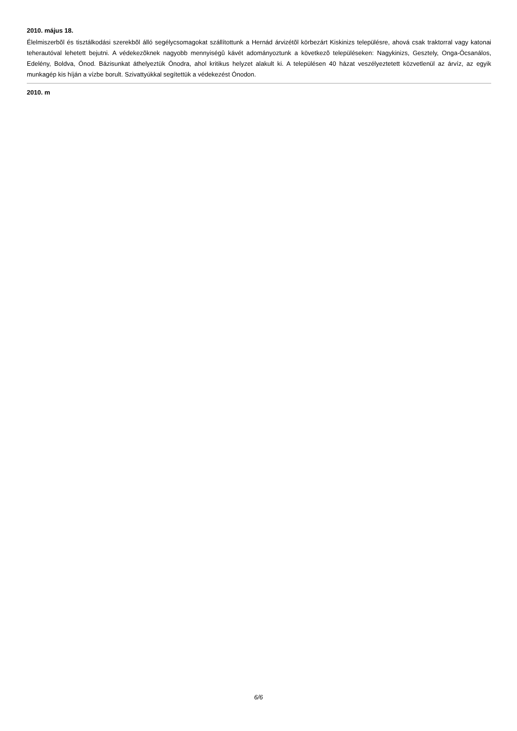2010. május 18.
Élelmiszerbõl és tisztálkodási szerekbõl álló segélycsomagokat szállítottunk a Hernád árvizétõl körbezárt Kiskinizs településre, ahová csak traktorral vagy katonai teherautóval lehetett bejutni. A védekezõknek nagyobb mennyiségû kávét adományoztunk a következõ településeken: Nagykinizs, Gesztely, Onga-Ócsanálos, Edelény, Boldva, Ónod. Bázisunkat áthelyeztük Ónodra, ahol kritikus helyzet alakult ki. A településen 40 házat veszélyeztetett közvetlenül az árvíz, az egyik munkagép kis híján a vízbe borult. Szivattyúkkal segítettük a védekezést Ónodon.
2010. m
6/6